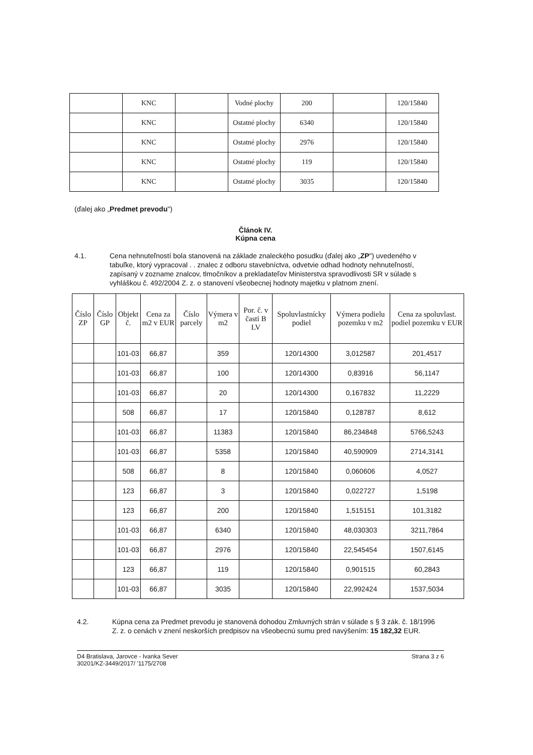| | KNC | | Vodné plochy | 200 | | 120/15840 |
| | KNC | | Ostatné plochy | 6340 | | 120/15840 |
| | KNC | | Ostatné plochy | 2976 | | 120/15840 |
| | KNC | | Ostatné plochy | 119 | | 120/15840 |
| | KNC | | Ostatné plochy | 3035 | | 120/15840 |
(ďalej ako „Predmet prevodu")
Článok IV.
Kúpna cena
4.1. Cena nehnuteľností bola stanovená na základe znaleckého posudku (ďalej ako „ZP") uvedeného v tabuľke, ktorý vypracoval . . znalec z odboru stavebníctva, odvetvie odhad hodnoty nehnuteľností, zapísaný v zozname znalcov, tlmočníkov a prekladateľov Ministerstva spravodlivosti SR v súlade s vyhláškou č. 492/2004 Z. z. o stanovení všeobecnej hodnoty majetku v platnom znení.
| Číslo ZP | Číslo GP | Objekt č. | Cena za m2 v EUR | Číslo parcely | Výmera v m2 | Por. č. v časti B LV | Spoluvlastnícky podiel | Výmera podielu pozemku v m2 | Cena za spoluvlast. podiel pozemku v EUR |
| --- | --- | --- | --- | --- | --- | --- | --- | --- | --- |
| | | 101-03 | 66,87 | | 359 | | 120/14300 | 3,012587 | 201,4517 |
| | | 101-03 | 66,87 | | 100 | | 120/14300 | 0,83916 | 56,1147 |
| | | 101-03 | 66,87 | | 20 | | 120/14300 | 0,167832 | 11,2229 |
| | | 508 | 66,87 | | 17 | | 120/15840 | 0,128787 | 8,612 |
| | | 101-03 | 66,87 | | 11383 | | 120/15840 | 86,234848 | 5766,5243 |
| | | 101-03 | 66,87 | | 5358 | | 120/15840 | 40,590909 | 2714,3141 |
| | | 508 | 66,87 | | 8 | | 120/15840 | 0,060606 | 4,0527 |
| | | 123 | 66,87 | | 3 | | 120/15840 | 0,022727 | 1,5198 |
| | | 123 | 66,87 | | 200 | | 120/15840 | 1,515151 | 101,3182 |
| | | 101-03 | 66,87 | | 6340 | | 120/15840 | 48,030303 | 3211,7864 |
| | | 101-03 | 66,87 | | 2976 | | 120/15840 | 22,545454 | 1507,6145 |
| | | 123 | 66,87 | | 119 | | 120/15840 | 0,901515 | 60,2843 |
| | | 101-03 | 66,87 | | 3035 | | 120/15840 | 22,992424 | 1537,5034 |
4.2. Kúpna cena za Predmet prevodu je stanovená dohodou Zmluvných strán v súlade s § 3 zák. č. 18/1996 Z. z. o cenách v znení neskorších predpisov na všeobecnú sumu pred navýšením: 15 182,32 EUR.
D4 Bratislava, Jarovce - Ivanka Sever
30201/KZ-3449/2017/ '1175/2708 Strana 3 z 6